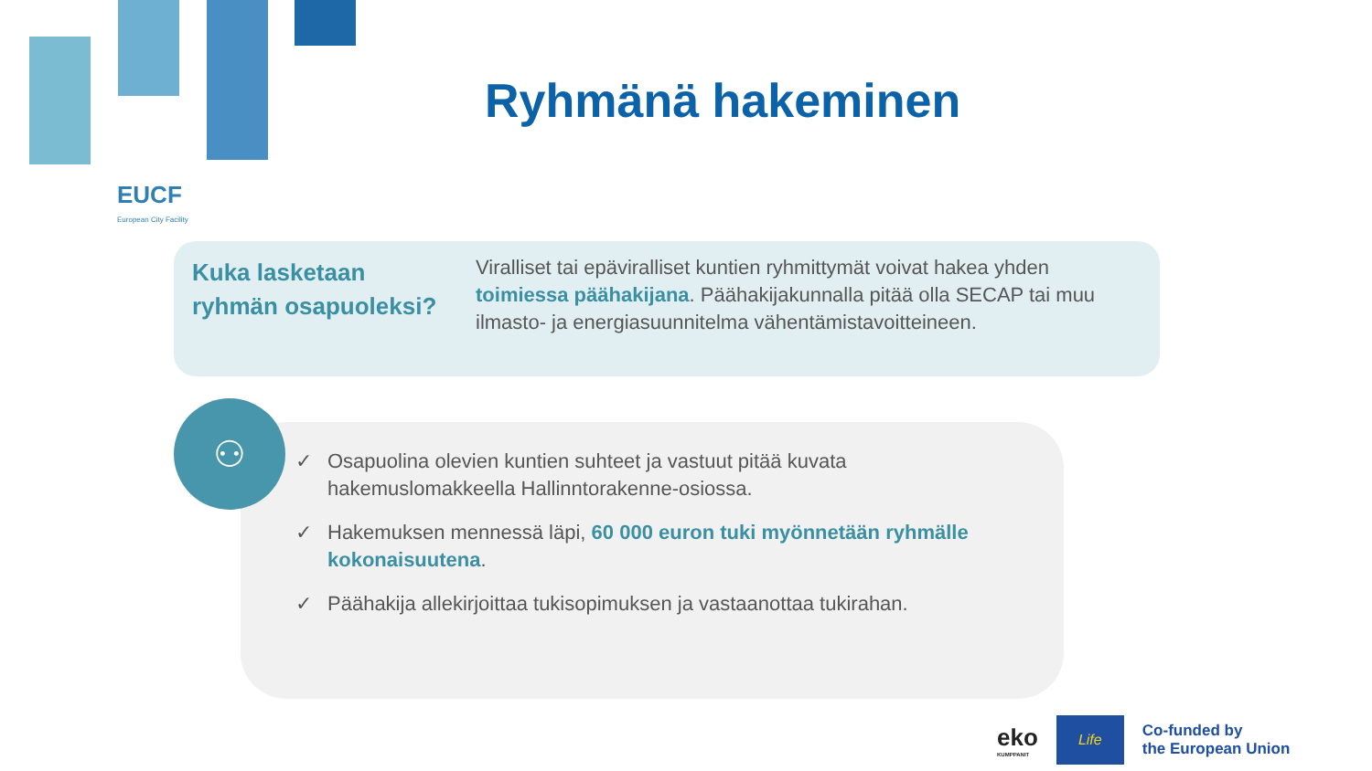EUCF
European City Facility
Ryhmänä hakeminen
Kuka lasketaan ryhmän osapuoleksi?
Viralliset tai epäviralliset kuntien ryhmittymät voivat hakea yhden toimiessa päähakijana. Päähakijakunnalla pitää olla SECAP tai muu ilmasto- ja energiasuunnitelma vähentämistavoitteineen.
✓ Osapuolina olevien kuntien suhteet ja vastuut pitää kuvata hakemuslomakkeella Hallinntorakenne-osiossa.
✓ Hakemuksen mennessä läpi, 60 000 euron tuki myönnetään ryhmälle kokonaisuutena.
✓ Päähakija allekirjoittaa tukisopimuksen ja vastaanottaa tukirahan.
⚇
eko
KUMPPANIT
Life
Co-funded by
the European Union